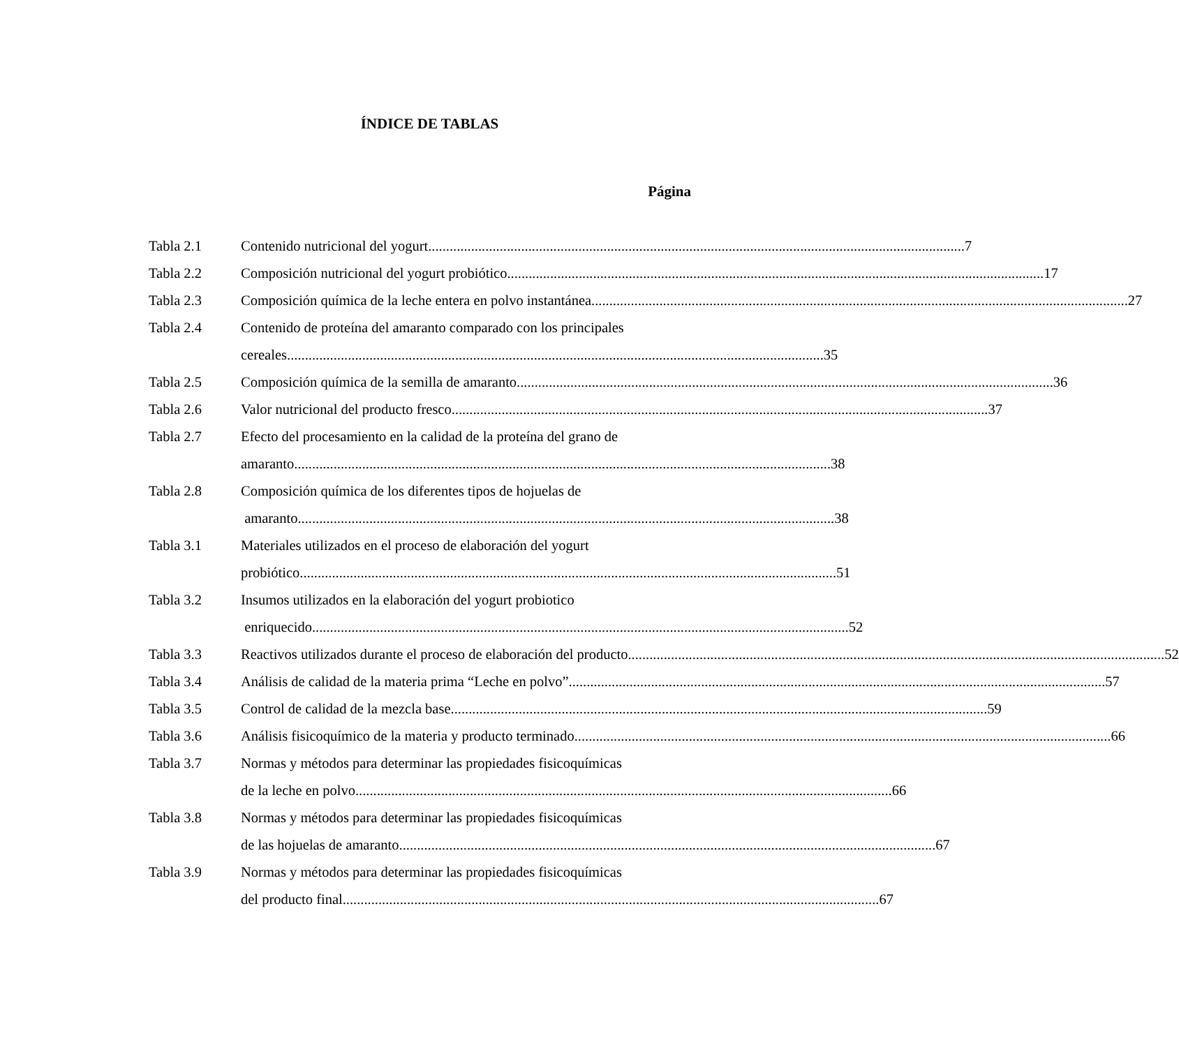ÍNDICE DE TABLAS
Página
Tabla 2.1 Contenido nutricional del yogurt 7
Tabla 2.2 Composición nutricional del yogurt probiótico 17
Tabla 2.3 Composición química de la leche entera en polvo instantánea 27
Tabla 2.4 Contenido de proteína del amaranto comparado con los principales
cereales 35
Tabla 2.5 Composición química de la semilla de amaranto 36
Tabla 2.6 Valor nutricional del producto fresco 37
Tabla 2.7 Efecto del procesamiento en la calidad de la proteína del grano de
amaranto 38
Tabla 2.8 Composición química de los diferentes tipos de hojuelas de
amaranto 38
Tabla 3.1 Materiales utilizados en el proceso de elaboración del yogurt
probiótico 51
Tabla 3.2 Insumos utilizados en la elaboración del yogurt probiotico
enriquecido 52
Tabla 3.3 Reactivos utilizados durante el proceso de elaboración del producto 52
Tabla 3.4 Análisis de calidad de la materia prima “Leche en polvo” 57
Tabla 3.5 Control de calidad de la mezcla base 59
Tabla 3.6 Análisis fisicoquímico de la materia y producto terminado 66
Tabla 3.7 Normas y métodos para determinar las propiedades fisicoquímicas
de la leche en polvo 66
Tabla 3.8 Normas y métodos para determinar las propiedades fisicoquímicas
de las hojuelas de amaranto 67
Tabla 3.9 Normas y métodos para determinar las propiedades fisicoquímicas
del producto final 67